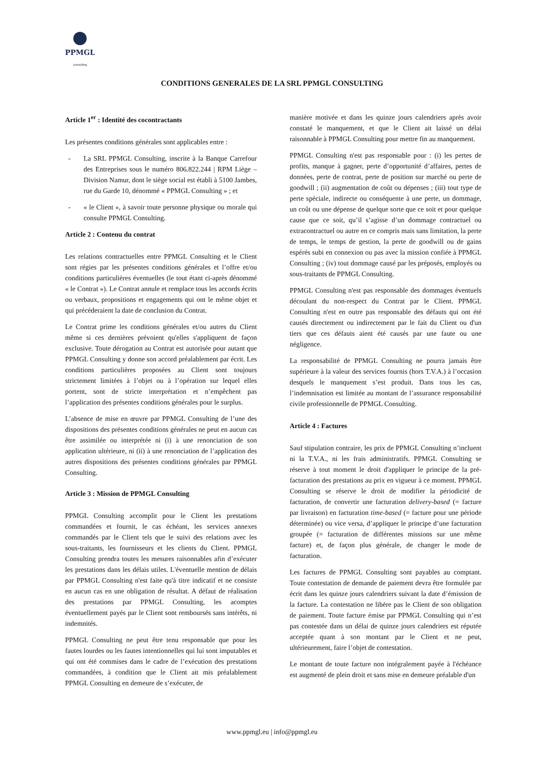PPMGL
consulting
CONDITIONS GENERALES DE LA SRL PPMGL CONSULTING
Article 1<sup>er</sup> : Identité des cocontractants
Les présentes conditions générales sont applicables entre :
- La SRL PPMGL Consulting, inscrite à la Banque Carrefour des Entreprises sous le numéro 806.822.244 | RPM Liège – Division Namur, dont le siège social est établi à 5100 Jambes, rue du Garde 10, dénommé « PPMGL Consulting » ; et
- « le Client », à savoir toute personne physique ou morale qui consulte PPMGL Consulting.
Article 2 : Contenu du contrat
Les relations contractuelles entre PPMGL Consulting et le Client sont régies par les présentes conditions générales et l’offre et/ou conditions particulières éventuelles (le tout étant ci-après dénommé « le Contrat »). Le Contrat annule et remplace tous les accords écrits ou verbaux, propositions et engagements qui ont le même objet et qui précéderaient la date de conclusion du Contrat.
Le Contrat prime les conditions générales et/ou autres du Client même si ces dernières prévoient qu'elles s'appliquent de façon exclusive. Toute dérogation au Contrat est autorisée pour autant que PPMGL Consulting y donne son accord préalablement par écrit. Les conditions particulières proposées au Client sont toujours strictement limitées à l’objet ou à l’opération sur lequel elles portent, sont de stricte interprétation et n’empêchent pas l’application des présentes conditions générales pour le surplus.
L’absence de mise en œuvre par PPMGL Consulting de l’une des dispositions des présentes conditions générales ne peut en aucun cas être assimilée ou interprétée ni (i) à une renonciation de son application ultérieure, ni (ii) à une renonciation de l’application des autres dispositions des présentes conditions générales par PPMGL Consulting.
Article 3 : Mission de PPMGL Consulting
PPMGL Consulting accomplit pour le Client les prestations commandées et fournit, le cas échéant, les services annexes commandés par le Client tels que le suivi des relations avec les sous-traitants, les fournisseurs et les clients du Client. PPMGL Consulting prendra toutes les mesures raisonnables afin d’exécuter les prestations dans les délais utiles. L'éventuelle mention de délais par PPMGL Consulting n'est faite qu'à titre indicatif et ne consiste en aucun cas en une obligation de résultat. A défaut de réalisation des prestations par PPMGL Consulting, les acomptes éventuellement payés par le Client sont remboursés sans intérêts, ni indemnités.
PPMGL Consulting ne peut être tenu responsable que pour les fautes lourdes ou les fautes intentionnelles qui lui sont imputables et qui ont été commises dans le cadre de l’exécution des prestations commandées, à condition que le Client ait mis préalablement PPMGL Consulting en demeure de s’exécuter, de
manière motivée et dans les quinze jours calendriers après avoir constaté le manquement, et que le Client ait laissé un délai raisonnable à PPMGL Consulting pour mettre fin au manquement.
PPMGL Consulting n'est pas responsable pour : (i) les pertes de profits, manque à gagner, perte d’opportunité d’affaires, pertes de données, perte de contrat, perte de position sur marché ou perte de goodwill ; (ii) augmentation de coût ou dépenses ; (iii) tout type de perte spéciale, indirecte ou conséquente à une perte, un dommage, un coût ou une dépense de quelque sorte que ce soit et pour quelque cause que ce soit, qu’il s’agisse d’un dommage contractuel ou extracontractuel ou autre en ce compris mais sans limitation, la perte de temps, le temps de gestion, la perte de goodwill ou de gains espérés subi en connexion ou pas avec la mission confiée à PPMGL Consulting ; (iv) tout dommage causé par les préposés, employés ou sous-traitants de PPMGL Consulting.
PPMGL Consulting n'est pas responsable des dommages éventuels découlant du non-respect du Contrat par le Client. PPMGL Consulting n'est en outre pas responsable des défauts qui ont été causés directement ou indirectement par le fait du Client ou d'un tiers que ces défauts aient été causés par une faute ou une négligence.
La responsabilité de PPMGL Consulting ne pourra jamais être supérieure à la valeur des services fournis (hors T.V.A.) à l’occasion desquels le manquement s’est produit. Dans tous les cas, l’indemnisation est limitée au montant de l’assurance responsabilité civile professionnelle de PPMGL Consulting.
Article 4 : Factures
Sauf stipulation contraire, les prix de PPMGL Consulting n’incluent ni la T.V.A., ni les frais administratifs. PPMGL Consulting se réserve à tout moment le droit d'appliquer le principe de la pré-facturation des prestations au prix en vigueur à ce moment. PPMGL Consulting se réserve le droit de modifier la périodicité de facturation, de convertir une facturation delivery-based (= facture par livraison) en facturation time-based (= facture pour une période déterminée) ou vice versa, d’appliquer le principe d’une facturation groupée (= facturation de différentes missions sur une même facture) et, de façon plus générale, de changer le mode de facturation.
Les factures de PPMGL Consulting sont payables au comptant. Toute contestation de demande de paiement devra être formulée par écrit dans les quinze jours calendriers suivant la date d’émission de la facture. La contestation ne libère pas le Client de son obligation de paiement. Toute facture émise par PPMGL Consulting qui n’est pas contestée dans un délai de quinze jours calendriers est réputée acceptée quant à son montant par le Client et ne peut, ultérieurement, faire l’objet de contestation.
Le montant de toute facture non intégralement payée à l'échéance est augmenté de plein droit et sans mise en demeure préalable d'un
www.ppmgl.eu | info@ppmgl.eu